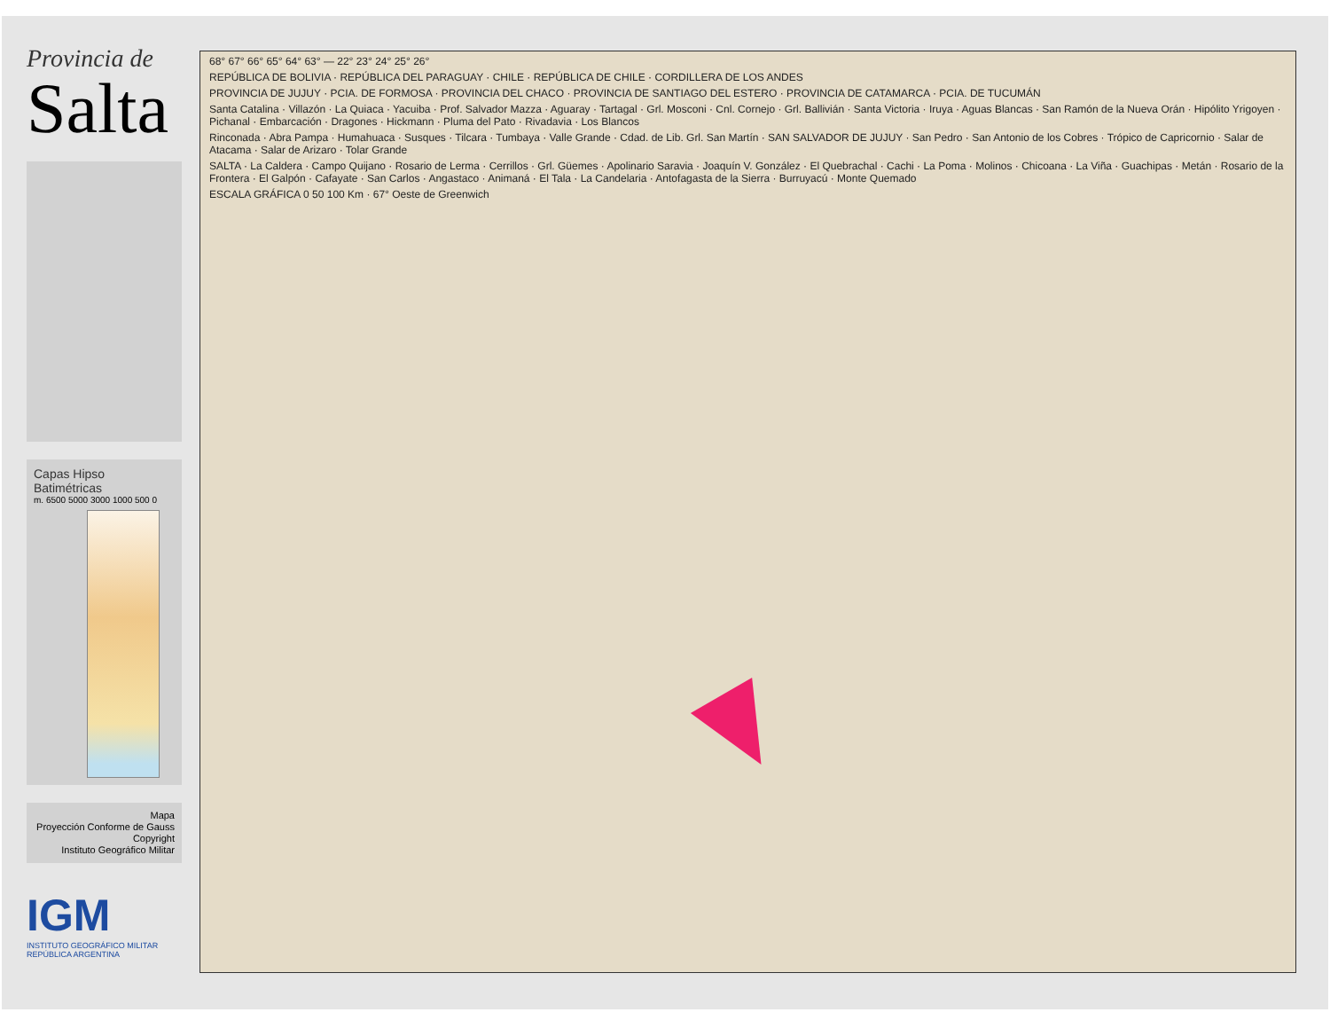Provincia de
Salta
Capas Hipso Batimétricas
m. 6500 5000 3000 1000 500 0
Mapa
Proyección Conforme de Gauss
Copyright
Instituto Geográfico Militar
IGM
INSTITUTO GEOGRÁFICO MILITAR
REPÚBLICA ARGENTINA
68° 67° 66° 65° 64° 63° — 22° 23° 24° 25° 26°
REPÚBLICA DE BOLIVIA · REPÚBLICA DEL PARAGUAY · CHILE · REPÚBLICA DE CHILE · CORDILLERA DE LOS ANDES
PROVINCIA DE JUJUY · PCIA. DE FORMOSA · PROVINCIA DEL CHACO · PROVINCIA DE SANTIAGO DEL ESTERO · PROVINCIA DE CATAMARCA · PCIA. DE TUCUMÁN
Santa Catalina · Villazón · La Quiaca · Yacuiba · Prof. Salvador Mazza · Aguaray · Tartagal · Grl. Mosconi · Cnl. Cornejo · Grl. Ballivián · Santa Victoria · Iruya · Aguas Blancas · San Ramón de la Nueva Orán · Hipólito Yrigoyen · Pichanal · Embarcación · Dragones · Hickmann · Pluma del Pato · Rivadavia · Los Blancos
Rinconada · Abra Pampa · Humahuaca · Susques · Tilcara · Tumbaya · Valle Grande · Cdad. de Lib. Grl. San Martín · SAN SALVADOR DE JUJUY · San Pedro · San Antonio de los Cobres · Trópico de Capricornio · Salar de Atacama · Salar de Arizaro · Tolar Grande
SALTA · La Caldera · Campo Quijano · Rosario de Lerma · Cerrillos · Grl. Güemes · Apolinario Saravia · Joaquín V. González · El Quebrachal · Cachi · La Poma · Molinos · Chicoana · La Viña · Guachipas · Metán · Rosario de la Frontera · El Galpón · Cafayate · San Carlos · Angastaco · Animaná · El Tala · La Candelaria · Antofagasta de la Sierra · Burruyacú · Monte Quemado
ESCALA GRÁFICA 0 50 100 Km · 67° Oeste de Greenwich